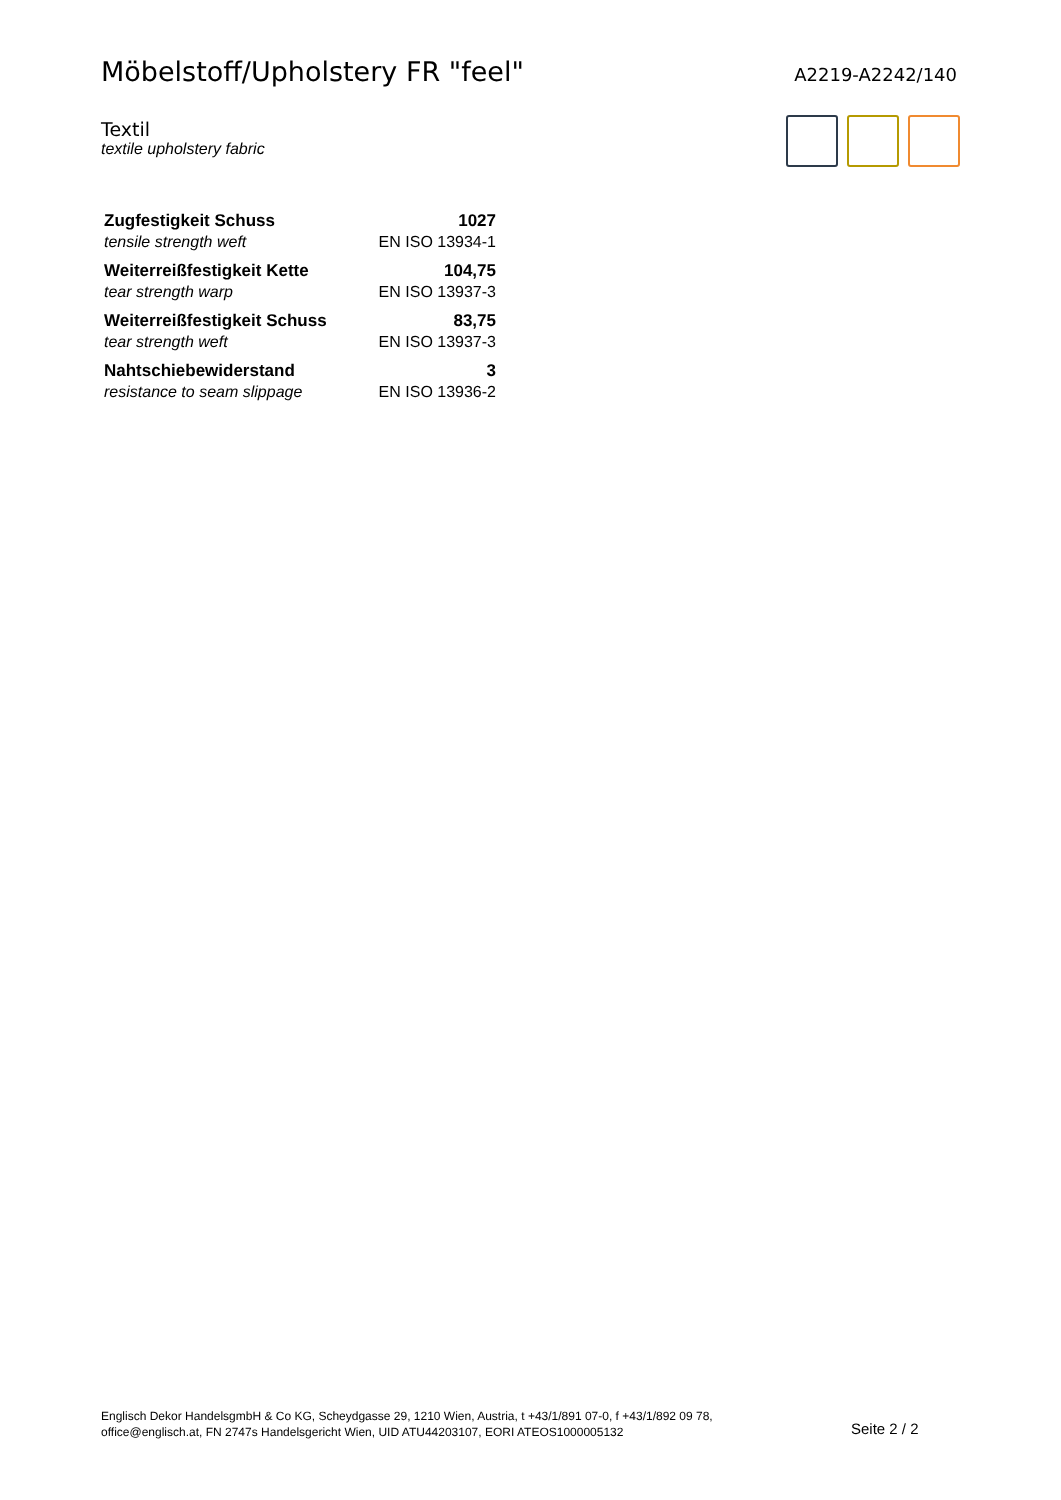Möbelstoff/Upholstery FR "feel"
A2219-A2242/140
Textil
textile upholstery fabric
| Zugfestigkeit Schuss | 1027 |
| tensile strength weft | EN ISO 13934-1 |
| Weiterreißfestigkeit Kette | 104,75 |
| tear strength warp | EN ISO 13937-3 |
| Weiterreißfestigkeit Schuss | 83,75 |
| tear strength weft | EN ISO 13937-3 |
| Nahtschiebewiderstand | 3 |
| resistance to seam slippage | EN ISO 13936-2 |
Englisch Dekor HandelsgmbH & Co KG, Scheydgasse 29, 1210 Wien, Austria, t +43/1/891 07-0, f +43/1/892 09 78,
office@englisch.at, FN 2747s Handelsgericht Wien, UID ATU44203107, EORI ATEOS1000005132
Seite 2 / 2